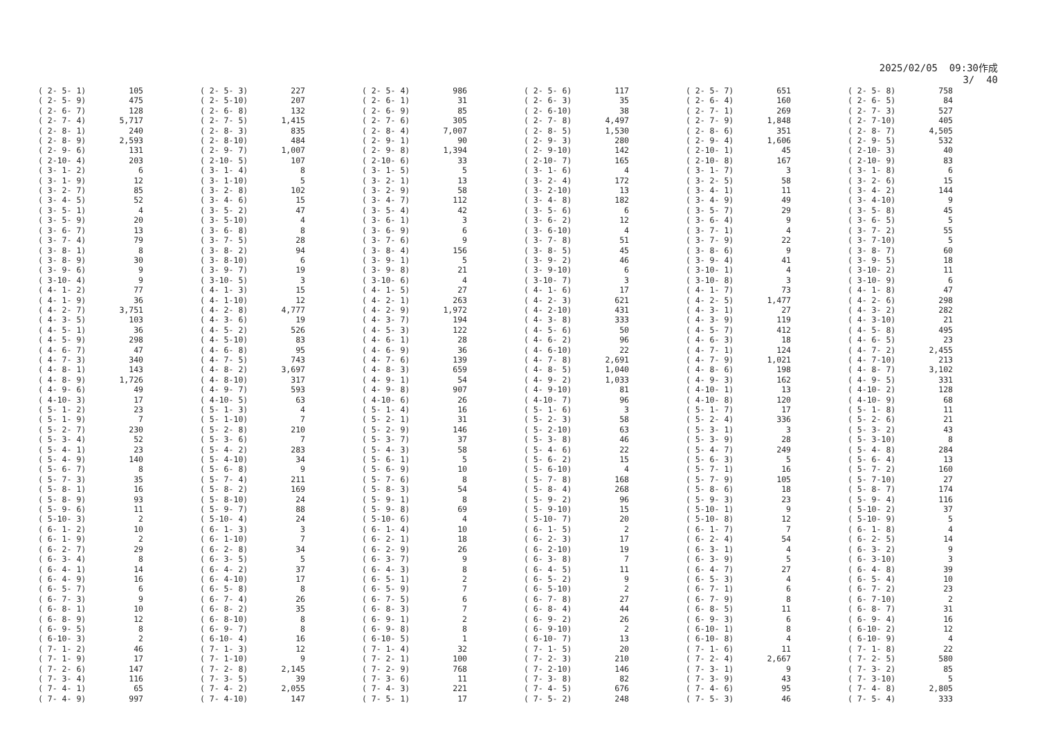2025/02/05 09:30作成 3/ 40
| ( 2- 5- 1) | 105 | ( 2- 5- 3) | 227 | ( 2- 5- 4) | 986 | ( 2- 5- 6) | 117 | ( 2- 5- 7) | 651 | ( 2- 5- 8) | 758 |
| ( 2- 5- 9) | 475 | ( 2- 5-10) | 207 | ( 2- 6- 1) | 31 | ( 2- 6- 3) | 35 | ( 2- 6- 4) | 160 | ( 2- 6- 5) | 84 |
| ( 2- 6- 7) | 128 | ( 2- 6- 8) | 132 | ( 2- 6- 9) | 85 | ( 2- 6-10) | 38 | ( 2- 7- 1) | 269 | ( 2- 7- 3) | 527 |
| ( 2- 7- 4) | 5,717 | ( 2- 7- 5) | 1,415 | ( 2- 7- 6) | 305 | ( 2- 7- 8) | 4,497 | ( 2- 7- 9) | 1,848 | ( 2- 7-10) | 405 |
| ( 2- 8- 1) | 240 | ( 2- 8- 3) | 835 | ( 2- 8- 4) | 7,007 | ( 2- 8- 5) | 1,530 | ( 2- 8- 6) | 351 | ( 2- 8- 7) | 4,505 |
| ( 2- 8- 9) | 2,593 | ( 2- 8-10) | 484 | ( 2- 9- 1) | 90 | ( 2- 9- 3) | 280 | ( 2- 9- 4) | 1,606 | ( 2- 9- 5) | 532 |
| ( 2- 9- 6) | 131 | ( 2- 9- 7) | 1,007 | ( 2- 9- 8) | 1,394 | ( 2- 9-10) | 142 | ( 2-10- 1) | 45 | ( 2-10- 3) | 40 |
| ( 2-10- 4) | 203 | ( 2-10- 5) | 107 | ( 2-10- 6) | 33 | ( 2-10- 7) | 165 | ( 2-10- 8) | 167 | ( 2-10- 9) | 83 |
| ( 3- 1- 2) | 6 | ( 3- 1- 4) | 8 | ( 3- 1- 5) | 5 | ( 3- 1- 6) | 4 | ( 3- 1- 7) | 3 | ( 3- 1- 8) | 6 |
| ( 3- 1- 9) | 12 | ( 3- 1-10) | 5 | ( 3- 2- 1) | 13 | ( 3- 2- 4) | 172 | ( 3- 2- 5) | 58 | ( 3- 2- 6) | 15 |
| ( 3- 2- 7) | 85 | ( 3- 2- 8) | 102 | ( 3- 2- 9) | 58 | ( 3- 2-10) | 13 | ( 3- 4- 1) | 11 | ( 3- 4- 2) | 144 |
| ( 3- 4- 5) | 52 | ( 3- 4- 6) | 15 | ( 3- 4- 7) | 112 | ( 3- 4- 8) | 182 | ( 3- 4- 9) | 49 | ( 3- 4-10) | 9 |
| ( 3- 5- 1) | 4 | ( 3- 5- 2) | 47 | ( 3- 5- 4) | 42 | ( 3- 5- 6) | 6 | ( 3- 5- 7) | 29 | ( 3- 5- 8) | 45 |
| ( 3- 5- 9) | 20 | ( 3- 5-10) | 4 | ( 3- 6- 1) | 3 | ( 3- 6- 2) | 12 | ( 3- 6- 4) | 9 | ( 3- 6- 5) | 5 |
| ( 3- 6- 7) | 13 | ( 3- 6- 8) | 8 | ( 3- 6- 9) | 6 | ( 3- 6-10) | 4 | ( 3- 7- 1) | 4 | ( 3- 7- 2) | 55 |
| ( 3- 7- 4) | 79 | ( 3- 7- 5) | 28 | ( 3- 7- 6) | 9 | ( 3- 7- 8) | 51 | ( 3- 7- 9) | 22 | ( 3- 7-10) | 5 |
| ( 3- 8- 1) | 8 | ( 3- 8- 2) | 94 | ( 3- 8- 4) | 156 | ( 3- 8- 5) | 45 | ( 3- 8- 6) | 9 | ( 3- 8- 7) | 60 |
| ( 3- 8- 9) | 30 | ( 3- 8-10) | 6 | ( 3- 9- 1) | 5 | ( 3- 9- 2) | 46 | ( 3- 9- 4) | 41 | ( 3- 9- 5) | 18 |
| ( 3- 9- 6) | 9 | ( 3- 9- 7) | 19 | ( 3- 9- 8) | 21 | ( 3- 9-10) | 6 | ( 3-10- 1) | 4 | ( 3-10- 2) | 11 |
| ( 3-10- 4) | 9 | ( 3-10- 5) | 3 | ( 3-10- 6) | 4 | ( 3-10- 7) | 3 | ( 3-10- 8) | 3 | ( 3-10- 9) | 6 |
| ( 4- 1- 2) | 77 | ( 4- 1- 3) | 15 | ( 4- 1- 5) | 27 | ( 4- 1- 6) | 17 | ( 4- 1- 7) | 73 | ( 4- 1- 8) | 47 |
| ( 4- 1- 9) | 36 | ( 4- 1-10) | 12 | ( 4- 2- 1) | 263 | ( 4- 2- 3) | 621 | ( 4- 2- 5) | 1,477 | ( 4- 2- 6) | 298 |
| ( 4- 2- 7) | 3,751 | ( 4- 2- 8) | 4,777 | ( 4- 2- 9) | 1,972 | ( 4- 2-10) | 431 | ( 4- 3- 1) | 27 | ( 4- 3- 2) | 282 |
| ( 4- 3- 5) | 103 | ( 4- 3- 6) | 19 | ( 4- 3- 7) | 194 | ( 4- 3- 8) | 333 | ( 4- 3- 9) | 119 | ( 4- 3-10) | 21 |
| ( 4- 5- 1) | 36 | ( 4- 5- 2) | 526 | ( 4- 5- 3) | 122 | ( 4- 5- 6) | 50 | ( 4- 5- 7) | 412 | ( 4- 5- 8) | 495 |
| ( 4- 5- 9) | 298 | ( 4- 5-10) | 83 | ( 4- 6- 1) | 28 | ( 4- 6- 2) | 96 | ( 4- 6- 3) | 18 | ( 4- 6- 5) | 23 |
| ( 4- 6- 7) | 47 | ( 4- 6- 8) | 95 | ( 4- 6- 9) | 36 | ( 4- 6-10) | 22 | ( 4- 7- 1) | 124 | ( 4- 7- 2) | 2,455 |
| ( 4- 7- 3) | 340 | ( 4- 7- 5) | 743 | ( 4- 7- 6) | 139 | ( 4- 7- 8) | 2,691 | ( 4- 7- 9) | 1,021 | ( 4- 7-10) | 213 |
| ( 4- 8- 1) | 143 | ( 4- 8- 2) | 3,697 | ( 4- 8- 3) | 659 | ( 4- 8- 5) | 1,040 | ( 4- 8- 6) | 198 | ( 4- 8- 7) | 3,102 |
| ( 4- 8- 9) | 1,726 | ( 4- 8-10) | 317 | ( 4- 9- 1) | 54 | ( 4- 9- 2) | 1,033 | ( 4- 9- 3) | 162 | ( 4- 9- 5) | 331 |
| ( 4- 9- 6) | 49 | ( 4- 9- 7) | 593 | ( 4- 9- 8) | 907 | ( 4- 9-10) | 81 | ( 4-10- 1) | 13 | ( 4-10- 2) | 128 |
| ( 4-10- 3) | 17 | ( 4-10- 5) | 63 | ( 4-10- 6) | 26 | ( 4-10- 7) | 96 | ( 4-10- 8) | 120 | ( 4-10- 9) | 68 |
| ( 5- 1- 2) | 23 | ( 5- 1- 3) | 4 | ( 5- 1- 4) | 16 | ( 5- 1- 6) | 3 | ( 5- 1- 7) | 17 | ( 5- 1- 8) | 11 |
| ( 5- 1- 9) | 7 | ( 5- 1-10) | 7 | ( 5- 2- 1) | 31 | ( 5- 2- 3) | 58 | ( 5- 2- 4) | 336 | ( 5- 2- 6) | 21 |
| ( 5- 2- 7) | 230 | ( 5- 2- 8) | 210 | ( 5- 2- 9) | 146 | ( 5- 2-10) | 63 | ( 5- 3- 1) | 3 | ( 5- 3- 2) | 43 |
| ( 5- 3- 4) | 52 | ( 5- 3- 6) | 7 | ( 5- 3- 7) | 37 | ( 5- 3- 8) | 46 | ( 5- 3- 9) | 28 | ( 5- 3-10) | 8 |
| ( 5- 4- 1) | 23 | ( 5- 4- 2) | 283 | ( 5- 4- 3) | 58 | ( 5- 4- 6) | 22 | ( 5- 4- 7) | 249 | ( 5- 4- 8) | 284 |
| ( 5- 4- 9) | 140 | ( 5- 4-10) | 34 | ( 5- 6- 1) | 5 | ( 5- 6- 2) | 15 | ( 5- 6- 3) | 5 | ( 5- 6- 4) | 13 |
| ( 5- 6- 7) | 8 | ( 5- 6- 8) | 9 | ( 5- 6- 9) | 10 | ( 5- 6-10) | 4 | ( 5- 7- 1) | 16 | ( 5- 7- 2) | 160 |
| ( 5- 7- 3) | 35 | ( 5- 7- 4) | 211 | ( 5- 7- 6) | 8 | ( 5- 7- 8) | 168 | ( 5- 7- 9) | 105 | ( 5- 7-10) | 27 |
| ( 5- 8- 1) | 16 | ( 5- 8- 2) | 169 | ( 5- 8- 3) | 54 | ( 5- 8- 4) | 268 | ( 5- 8- 6) | 18 | ( 5- 8- 7) | 174 |
| ( 5- 8- 9) | 93 | ( 5- 8-10) | 24 | ( 5- 9- 1) | 8 | ( 5- 9- 2) | 96 | ( 5- 9- 3) | 23 | ( 5- 9- 4) | 116 |
| ( 5- 9- 6) | 11 | ( 5- 9- 7) | 88 | ( 5- 9- 8) | 69 | ( 5- 9-10) | 15 | ( 5-10- 1) | 9 | ( 5-10- 2) | 37 |
| ( 5-10- 3) | 2 | ( 5-10- 4) | 24 | ( 5-10- 6) | 4 | ( 5-10- 7) | 20 | ( 5-10- 8) | 12 | ( 5-10- 9) | 5 |
| ( 6- 1- 2) | 10 | ( 6- 1- 3) | 3 | ( 6- 1- 4) | 10 | ( 6- 1- 5) | 2 | ( 6- 1- 7) | 7 | ( 6- 1- 8) | 4 |
| ( 6- 1- 9) | 2 | ( 6- 1-10) | 7 | ( 6- 2- 1) | 18 | ( 6- 2- 3) | 17 | ( 6- 2- 4) | 54 | ( 6- 2- 5) | 14 |
| ( 6- 2- 7) | 29 | ( 6- 2- 8) | 34 | ( 6- 2- 9) | 26 | ( 6- 2-10) | 19 | ( 6- 3- 1) | 4 | ( 6- 3- 2) | 9 |
| ( 6- 3- 4) | 8 | ( 6- 3- 5) | 5 | ( 6- 3- 7) | 9 | ( 6- 3- 8) | 7 | ( 6- 3- 9) | 5 | ( 6- 3-10) | 3 |
| ( 6- 4- 1) | 14 | ( 6- 4- 2) | 37 | ( 6- 4- 3) | 8 | ( 6- 4- 5) | 11 | ( 6- 4- 7) | 27 | ( 6- 4- 8) | 39 |
| ( 6- 4- 9) | 16 | ( 6- 4-10) | 17 | ( 6- 5- 1) | 2 | ( 6- 5- 2) | 9 | ( 6- 5- 3) | 4 | ( 6- 5- 4) | 10 |
| ( 6- 5- 7) | 6 | ( 6- 5- 8) | 8 | ( 6- 5- 9) | 7 | ( 6- 5-10) | 2 | ( 6- 7- 1) | 6 | ( 6- 7- 2) | 23 |
| ( 6- 7- 3) | 9 | ( 6- 7- 4) | 26 | ( 6- 7- 5) | 6 | ( 6- 7- 8) | 27 | ( 6- 7- 9) | 8 | ( 6- 7-10) | 2 |
| ( 6- 8- 1) | 10 | ( 6- 8- 2) | 35 | ( 6- 8- 3) | 7 | ( 6- 8- 4) | 44 | ( 6- 8- 5) | 11 | ( 6- 8- 7) | 31 |
| ( 6- 8- 9) | 12 | ( 6- 8-10) | 8 | ( 6- 9- 1) | 2 | ( 6- 9- 2) | 26 | ( 6- 9- 3) | 6 | ( 6- 9- 4) | 16 |
| ( 6- 9- 5) | 8 | ( 6- 9- 7) | 8 | ( 6- 9- 8) | 8 | ( 6- 9-10) | 2 | ( 6-10- 1) | 8 | ( 6-10- 2) | 12 |
| ( 6-10- 3) | 2 | ( 6-10- 4) | 16 | ( 6-10- 5) | 1 | ( 6-10- 7) | 13 | ( 6-10- 8) | 4 | ( 6-10- 9) | 4 |
| ( 7- 1- 2) | 46 | ( 7- 1- 3) | 12 | ( 7- 1- 4) | 32 | ( 7- 1- 5) | 20 | ( 7- 1- 6) | 11 | ( 7- 1- 8) | 22 |
| ( 7- 1- 9) | 17 | ( 7- 1-10) | 9 | ( 7- 2- 1) | 100 | ( 7- 2- 3) | 210 | ( 7- 2- 4) | 2,667 | ( 7- 2- 5) | 580 |
| ( 7- 2- 6) | 147 | ( 7- 2- 8) | 2,145 | ( 7- 2- 9) | 768 | ( 7- 2-10) | 146 | ( 7- 3- 1) | 9 | ( 7- 3- 2) | 85 |
| ( 7- 3- 4) | 116 | ( 7- 3- 5) | 39 | ( 7- 3- 6) | 11 | ( 7- 3- 8) | 82 | ( 7- 3- 9) | 43 | ( 7- 3-10) | 5 |
| ( 7- 4- 1) | 65 | ( 7- 4- 2) | 2,055 | ( 7- 4- 3) | 221 | ( 7- 4- 5) | 676 | ( 7- 4- 6) | 95 | ( 7- 4- 8) | 2,805 |
| ( 7- 4- 9) | 997 | ( 7- 4-10) | 147 | ( 7- 5- 1) | 17 | ( 7- 5- 2) | 248 | ( 7- 5- 3) | 46 | ( 7- 5- 4) | 333 |